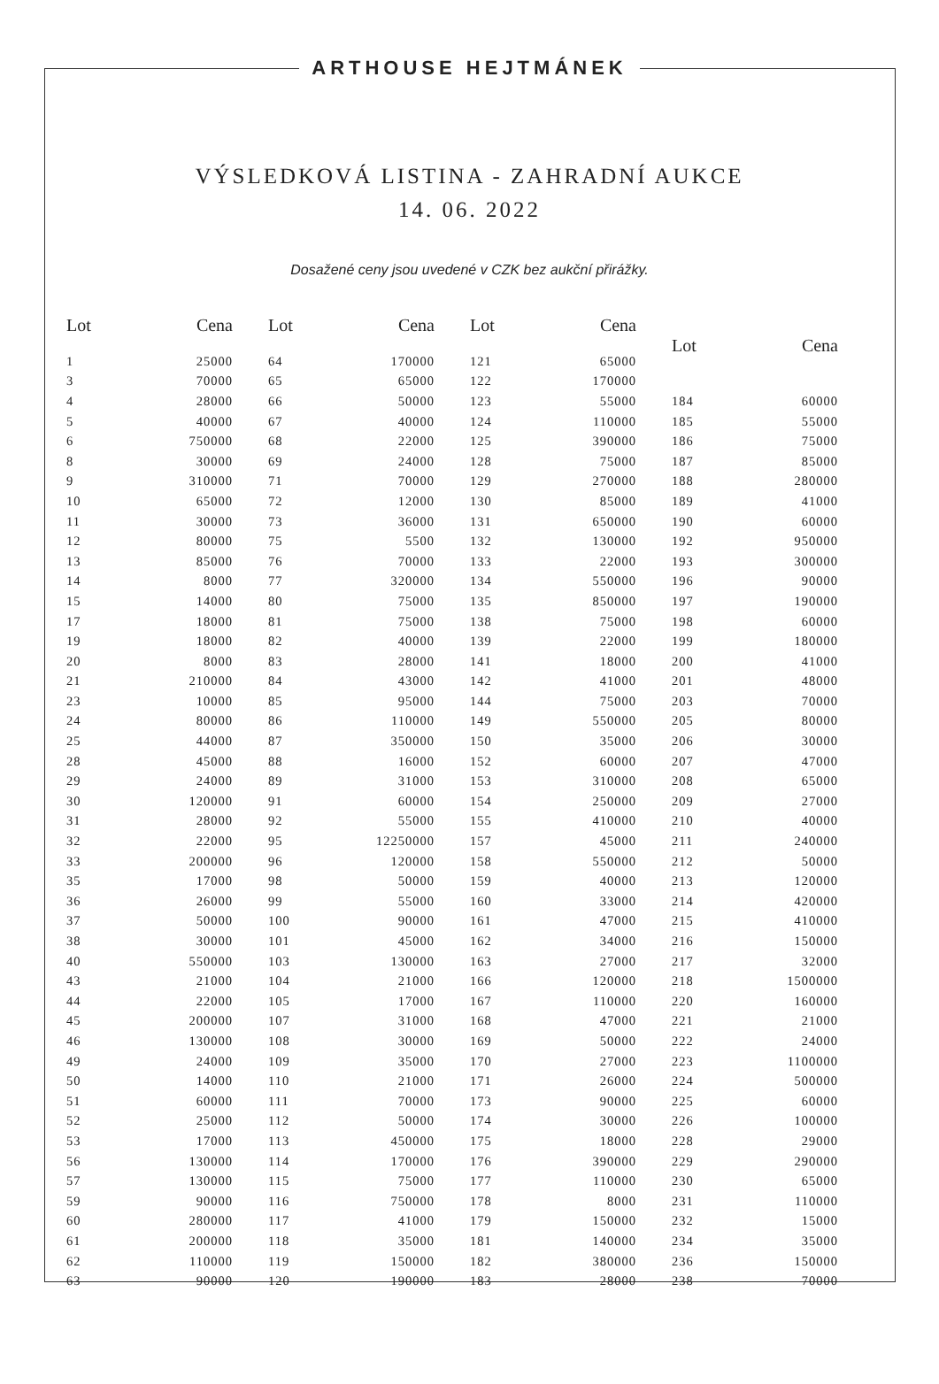ARTHOUSE HEJTMÁNEK
VÝSLEDKOVÁ LISTINA - ZAHRADNÍ AUKCE
14. 06. 2022
Dosažené ceny jsou uvedené v CZK bez aukční přirážky.
| Lot | Cena |
| --- | --- |
| 1 | 25000 |
| 3 | 70000 |
| 4 | 28000 |
| 5 | 40000 |
| 6 | 750000 |
| 8 | 30000 |
| 9 | 310000 |
| 10 | 65000 |
| 11 | 30000 |
| 12 | 80000 |
| 13 | 85000 |
| 14 | 8000 |
| 15 | 14000 |
| 17 | 18000 |
| 19 | 18000 |
| 20 | 8000 |
| 21 | 210000 |
| 23 | 10000 |
| 24 | 80000 |
| 25 | 44000 |
| 28 | 45000 |
| 29 | 24000 |
| 30 | 120000 |
| 31 | 28000 |
| 32 | 22000 |
| 33 | 200000 |
| 35 | 17000 |
| 36 | 26000 |
| 37 | 50000 |
| 38 | 30000 |
| 40 | 550000 |
| 43 | 21000 |
| 44 | 22000 |
| 45 | 200000 |
| 46 | 130000 |
| 49 | 24000 |
| 50 | 14000 |
| 51 | 60000 |
| 52 | 25000 |
| 53 | 17000 |
| 56 | 130000 |
| 57 | 130000 |
| 59 | 90000 |
| 60 | 280000 |
| 61 | 200000 |
| 62 | 110000 |
| 63 | 90000 |
| Lot | Cena |
| --- | --- |
| 64 | 170000 |
| 65 | 65000 |
| 66 | 50000 |
| 67 | 40000 |
| 68 | 22000 |
| 69 | 24000 |
| 71 | 70000 |
| 72 | 12000 |
| 73 | 36000 |
| 75 | 5500 |
| 76 | 70000 |
| 77 | 320000 |
| 80 | 75000 |
| 81 | 75000 |
| 82 | 40000 |
| 83 | 28000 |
| 84 | 43000 |
| 85 | 95000 |
| 86 | 110000 |
| 87 | 350000 |
| 88 | 16000 |
| 89 | 31000 |
| 91 | 60000 |
| 92 | 55000 |
| 95 | 12250000 |
| 96 | 120000 |
| 98 | 50000 |
| 99 | 55000 |
| 100 | 90000 |
| 101 | 45000 |
| 103 | 130000 |
| 104 | 21000 |
| 105 | 17000 |
| 107 | 31000 |
| 108 | 30000 |
| 109 | 35000 |
| 110 | 21000 |
| 111 | 70000 |
| 112 | 50000 |
| 113 | 450000 |
| 114 | 170000 |
| 115 | 75000 |
| 116 | 750000 |
| 117 | 41000 |
| 118 | 35000 |
| 119 | 150000 |
| 120 | 190000 |
| Lot | Cena |
| --- | --- |
| 121 | 65000 |
| 122 | 170000 |
| 123 | 55000 |
| 124 | 110000 |
| 125 | 390000 |
| 128 | 75000 |
| 129 | 270000 |
| 130 | 85000 |
| 131 | 650000 |
| 132 | 130000 |
| 133 | 22000 |
| 134 | 550000 |
| 135 | 850000 |
| 138 | 75000 |
| 139 | 22000 |
| 141 | 18000 |
| 142 | 41000 |
| 144 | 75000 |
| 149 | 550000 |
| 150 | 35000 |
| 152 | 60000 |
| 153 | 310000 |
| 154 | 250000 |
| 155 | 410000 |
| 157 | 45000 |
| 158 | 550000 |
| 159 | 40000 |
| 160 | 33000 |
| 161 | 47000 |
| 162 | 34000 |
| 163 | 27000 |
| 166 | 120000 |
| 167 | 110000 |
| 168 | 47000 |
| 169 | 50000 |
| 170 | 27000 |
| 171 | 26000 |
| 173 | 90000 |
| 174 | 30000 |
| 175 | 18000 |
| 176 | 390000 |
| 177 | 110000 |
| 178 | 8000 |
| 179 | 150000 |
| 181 | 140000 |
| 182 | 380000 |
| 183 | 28000 |
| Lot | Cena |
| --- | --- |
| 184 | 60000 |
| 185 | 55000 |
| 186 | 75000 |
| 187 | 85000 |
| 188 | 280000 |
| 189 | 41000 |
| 190 | 60000 |
| 192 | 950000 |
| 193 | 300000 |
| 196 | 90000 |
| 197 | 190000 |
| 198 | 60000 |
| 199 | 180000 |
| 200 | 41000 |
| 201 | 48000 |
| 203 | 70000 |
| 205 | 80000 |
| 206 | 30000 |
| 207 | 47000 |
| 208 | 65000 |
| 209 | 27000 |
| 210 | 40000 |
| 211 | 240000 |
| 212 | 50000 |
| 213 | 120000 |
| 214 | 420000 |
| 215 | 410000 |
| 216 | 150000 |
| 217 | 32000 |
| 218 | 1500000 |
| 220 | 160000 |
| 221 | 21000 |
| 222 | 24000 |
| 223 | 1100000 |
| 224 | 500000 |
| 225 | 60000 |
| 226 | 100000 |
| 228 | 29000 |
| 229 | 290000 |
| 230 | 65000 |
| 231 | 110000 |
| 232 | 15000 |
| 234 | 35000 |
| 236 | 150000 |
| 238 | 70000 |